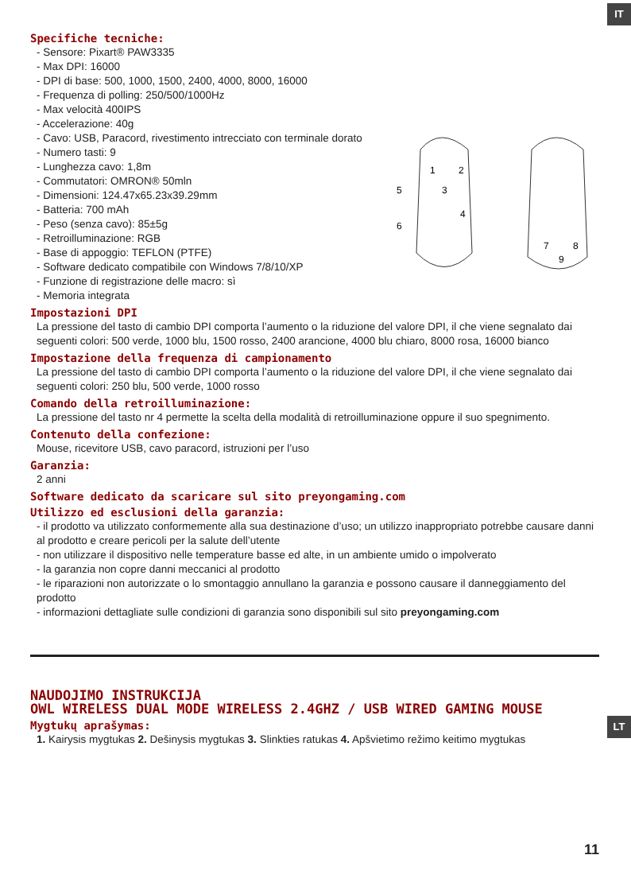IT
LT
1
2
5
3
4
6
7
8
9
Specifiche tecniche:
- Sensore: Pixart® PAW3335
- Max DPI: 16000
- DPI di base: 500, 1000, 1500, 2400, 4000, 8000, 16000
- Frequenza di polling: 250/500/1000Hz
- Max velocità 400IPS
- Accelerazione: 40g
- Cavo: USB, Paracord, rivestimento intrecciato con terminale dorato
- Numero tasti: 9
- Lunghezza cavo: 1,8m
- Commutatori: OMRON® 50mln
- Dimensioni: 124.47x65.23x39.29mm
- Batteria: 700 mAh
- Peso (senza cavo): 85±5g
- Retroilluminazione: RGB
- Base di appoggio: TEFLON (PTFE)
- Software dedicato compatibile con Windows 7/8/10/XP
- Funzione di registrazione delle macro: sì
- Memoria integrata
Impostazioni DPI
La pressione del tasto di cambio DPI comporta l’aumento o la riduzione del valore DPI, il che viene segnalato dai seguenti colori: 500 verde, 1000 blu, 1500 rosso, 2400 arancione, 4000 blu chiaro, 8000 rosa, 16000 bianco
Impostazione della frequenza di campionamento
La pressione del tasto di cambio DPI comporta l’aumento o la riduzione del valore DPI, il che viene segnalato dai seguenti colori: 250 blu, 500 verde, 1000 rosso
Comando della retroilluminazione:
La pressione del tasto nr 4 permette la scelta della modalità di retroilluminazione oppure il suo spegnimento.
Contenuto della confezione:
Mouse, ricevitore USB, cavo paracord, istruzioni per l’uso
Garanzia:
2 anni
Software dedicato da scaricare sul sito preyongaming.com
Utilizzo ed esclusioni della garanzia:
- il prodotto va utilizzato conformemente alla sua destinazione d’uso; un utilizzo inappropriato potrebbe causare danni al prodotto e creare pericoli per la salute dell’utente
- non utilizzare il dispositivo nelle temperature basse ed alte, in un ambiente umido o impolverato
- la garanzia non copre danni meccanici al prodotto
- le riparazioni non autorizzate o lo smontaggio annullano la garanzia e possono causare il danneggiamento del prodotto
- informazioni dettagliate sulle condizioni di garanzia sono disponibili sul sito preyongaming.com
NAUDOJIMO INSTRUKCIJA
OWL WIRELESS DUAL MODE WIRELESS 2.4GHZ / USB WIRED GAMING MOUSE
Mygtukų aprašymas:
1. Kairysis mygtukas 2. Dešinysis mygtukas 3. Slinkties ratukas 4. Apšvietimo režimo keitimo mygtukas
11